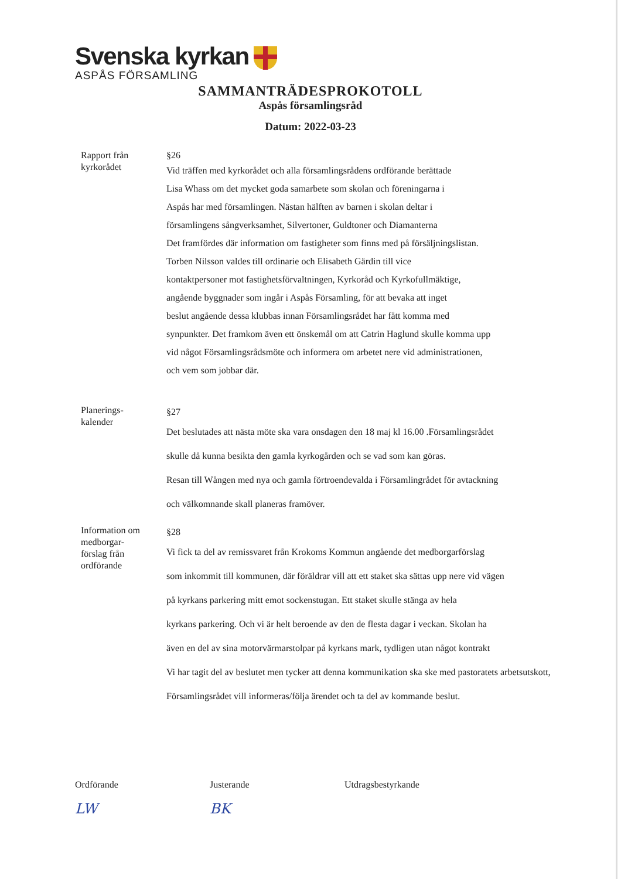Svenska kyrkan
ASPÅS FÖRSAMLING
SAMMANTRÄDESPROKOTOLL
Aspås församlingsråd
Datum: 2022-03-23
Rapport från
kyrkorådet
§26
Vid träffen med kyrkorådet och alla församlingsrådens ordförande berättade
Lisa Whass om det mycket goda samarbete som skolan och föreningarna i
Aspås har med församlingen. Nästan hälften av barnen i skolan deltar i
församlingens sångverksamhet, Silvertoner, Guldtoner och Diamanterna
Det framfördes där information om fastigheter som finns med på försäljningslistan.
Torben Nilsson valdes till ordinarie och Elisabeth Gärdin till vice
kontaktpersoner mot fastighetsförvaltningen, Kyrkoråd och Kyrkofullmäktige,
angående byggnader som ingår i Aspås Församling, för att bevaka att inget
beslut angående dessa klubbas innan Församlingsrådet har fått komma med
synpunkter. Det framkom även ett önskemål om att Catrin Haglund skulle komma upp
vid något Församlingsrådsmöte och informera om arbetet nere vid administrationen,
och vem som jobbar där.
Planerings-
kalender
§27
Det beslutades att nästa möte ska vara onsdagen den 18 maj kl 16.00 .Församlingsrådet
skulle då kunna besikta den gamla kyrkogården och se vad som kan göras.
Resan till Wången med nya och gamla förtroendevalda i Församlingrådet för avtackning
och välkomnande skall planeras framöver.
Information om
medborgar-
förslag från
ordförande
§28
Vi fick ta del av remissvaret från Krokoms Kommun angående det medborgarförslag
som inkommit till kommunen, där föräldrar vill att ett staket ska sättas upp nere vid vägen
på kyrkans parkering mitt emot sockenstugan. Ett staket skulle stänga av hela
kyrkans parkering. Och vi är helt beroende av den de flesta dagar i veckan. Skolan ha
även en del av sina motorvärmarstolpar på kyrkans mark, tydligen utan något kontrakt
Vi har tagit del av beslutet men tycker att denna kommunikation ska ske med pastoratets arbetsutskott,
Församlingsrådet vill informeras/följa ärendet och ta del av kommande beslut.
Ordförande
LW
Justerande
BK
Utdragsbestyrkande